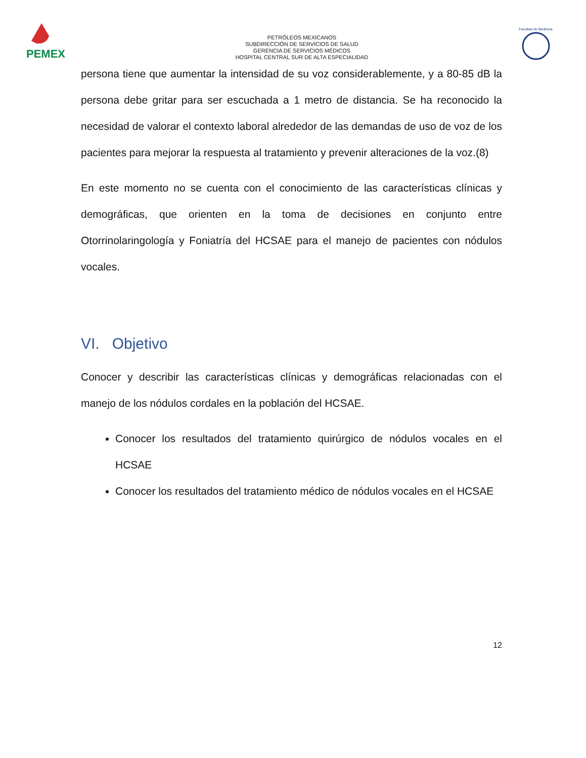PEMEX
PETRÓLEOS MEXICANOS
SUBDIRECCIÓN DE SERVICIOS DE SALUD
GERENCIA DE SERVICIOS MÉDICOS
HOSPITAL CENTRAL SUR DE ALTA ESPECIALIDAD
Facultad de Medicina
persona tiene que aumentar la intensidad de su voz considerablemente, y a 80-85 dB la persona debe gritar para ser escuchada a 1 metro de distancia. Se ha reconocido la necesidad de valorar el contexto laboral alrededor de las demandas de uso de voz de los pacientes para mejorar la respuesta al tratamiento y prevenir alteraciones de la voz.(8)
En este momento no se cuenta con el conocimiento de las características clínicas y demográficas, que orienten en la toma de decisiones en conjunto entre Otorrinolaringología y Foniatría del HCSAE para el manejo de pacientes con nódulos vocales.
VI. Objetivo
Conocer y describir las características clínicas y demográficas relacionadas con el manejo de los nódulos cordales en la población del HCSAE.
Conocer los resultados del tratamiento quirúrgico de nódulos vocales en el HCSAE
Conocer los resultados del tratamiento médico de nódulos vocales en el HCSAE
12